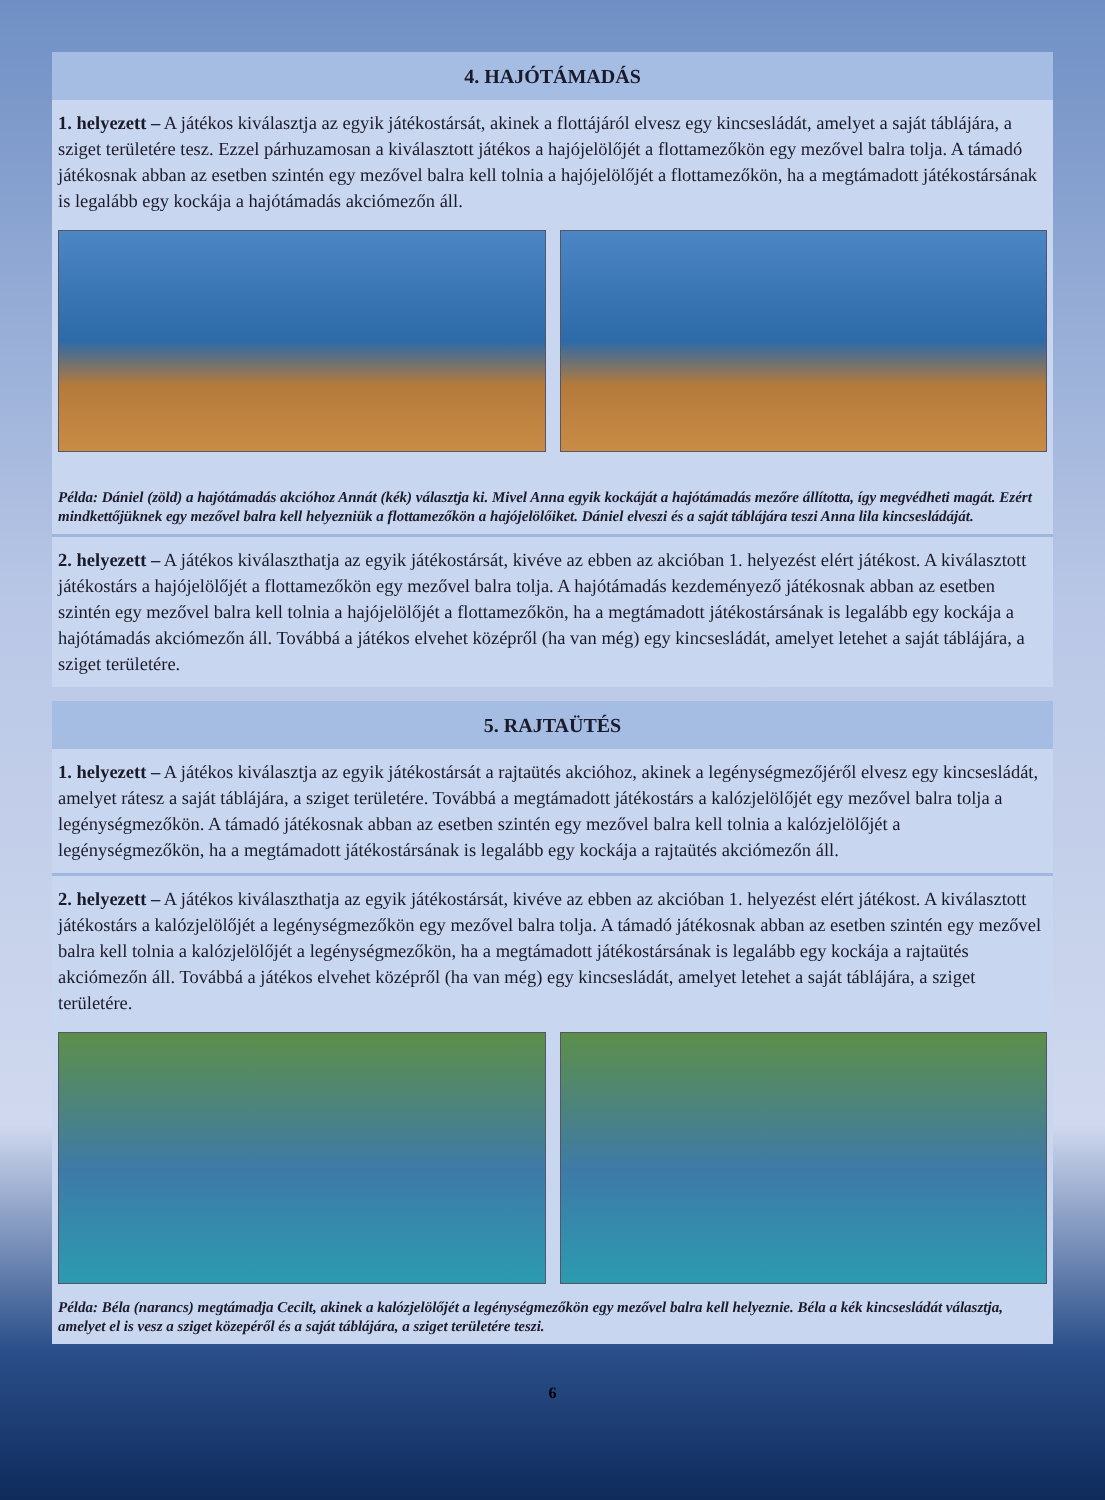4. HAJÓTÁMADÁS
1. helyezett – A játékos kiválasztja az egyik játékostársát, akinek a flottájáról elvesz egy kincsesládát, amelyet a saját táblájára, a sziget területére tesz. Ezzel párhuzamosan a kiválasztott játékos a hajójelölőjét a flottamezőkön egy mezővel balra tolja. A támadó játékosnak abban az esetben szintén egy mezővel balra kell tolnia a hajójelölőjét a flottamezőkön, ha a megtámadott játékostársának is legalább egy kockája a hajótámadás akciómezőn áll.
Példa: Dániel (zöld) a hajótámadás akcióhoz Annát (kék) választja ki. Mivel Anna egyik kockáját a hajótámadás mezőre állította, így megvédheti magát. Ezért mindkettőjüknek egy mezővel balra kell helyezniük a flottamezőkön a hajójelölőiket. Dániel elveszi és a saját táblájára teszi Anna lila kincsesládáját.
2. helyezett – A játékos kiválaszthatja az egyik játékostársát, kivéve az ebben az akcióban 1. helyezést elért játékost. A kiválasztott játékostárs a hajójelölőjét a flottamezőkön egy mezővel balra tolja. A hajótámadás kezdeményező játékosnak abban az esetben szintén egy mezővel balra kell tolnia a hajójelölőjét a flottamezőkön, ha a megtámadott játékostársának is legalább egy kockája a hajótámadás akciómezőn áll. Továbbá a játékos elvehet középről (ha van még) egy kincsesládát, amelyet letehet a saját táblájára, a sziget területére.
5. RAJTAÜTÉS
1. helyezett – A játékos kiválasztja az egyik játékostársát a rajtaütés akcióhoz, akinek a legénységmezőjéről elvesz egy kincsesládát, amelyet rátesz a saját táblájára, a sziget területére. Továbbá a megtámadott játékostárs a kalózjelölőjét egy mezővel balra tolja a legénységmezőkön. A támadó játékosnak abban az esetben szintén egy mezővel balra kell tolnia a kalózjelölőjét a legénységmezőkön, ha a megtámadott játékostársának is legalább egy kockája a rajtaütés akciómezőn áll.
2. helyezett – A játékos kiválaszthatja az egyik játékostársát, kivéve az ebben az akcióban 1. helyezést elért játékost. A kiválasztott játékostárs a kalózjelölőjét a legénységmezőkön egy mezővel balra tolja. A támadó játékosnak abban az esetben szintén egy mezővel balra kell tolnia a kalózjelölőjét a legénységmezőkön, ha a megtámadott játékostársának is legalább egy kockája a rajtaütés akciómezőn áll. Továbbá a játékos elvehet középről (ha van még) egy kincsesládát, amelyet letehet a saját táblájára, a sziget területére.
Példa: Béla (narancs) megtámadja Cecilt, akinek a kalózjelölőjét a legénységmezőkön egy mezővel balra kell helyeznie. Béla a kék kincsesládát választja, amelyet el is vesz a sziget közepéről és a saját táblájára, a sziget területére teszi.
6